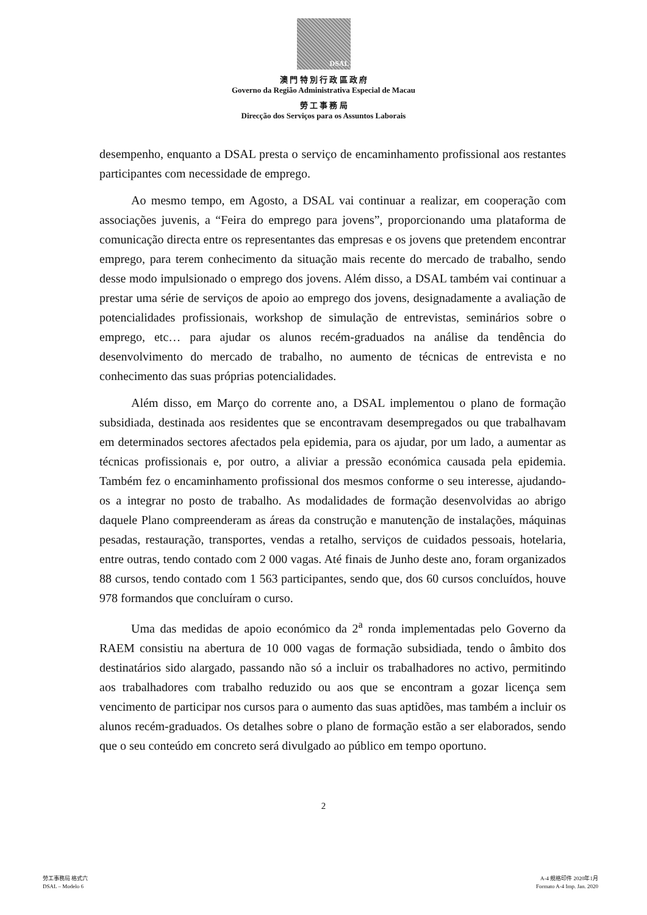DSAL
澳 門 特 別 行 政 區 政 府
Governo da Região Administrativa Especial de Macau
勞 工 事 務 局
Direcção dos Serviços para os Assuntos Laborais
desempenho, enquanto a DSAL presta o serviço de encaminhamento profissional aos restantes participantes com necessidade de emprego.
Ao mesmo tempo, em Agosto, a DSAL vai continuar a realizar, em cooperação com associações juvenis, a “Feira do emprego para jovens”, proporcionando uma plataforma de comunicação directa entre os representantes das empresas e os jovens que pretendem encontrar emprego, para terem conhecimento da situação mais recente do mercado de trabalho, sendo desse modo impulsionado o emprego dos jovens. Além disso, a DSAL também vai continuar a prestar uma série de serviços de apoio ao emprego dos jovens, designadamente a avaliação de potencialidades profissionais, workshop de simulação de entrevistas, seminários sobre o emprego, etc… para ajudar os alunos recém-graduados na análise da tendência do desenvolvimento do mercado de trabalho, no aumento de técnicas de entrevista e no conhecimento das suas próprias potencialidades.
Além disso, em Março do corrente ano, a DSAL implementou o plano de formação subsidiada, destinada aos residentes que se encontravam desempregados ou que trabalhavam em determinados sectores afectados pela epidemia, para os ajudar, por um lado, a aumentar as técnicas profissionais e, por outro, a aliviar a pressão económica causada pela epidemia. Também fez o encaminhamento profissional dos mesmos conforme o seu interesse, ajudando-os a integrar no posto de trabalho. As modalidades de formação desenvolvidas ao abrigo daquele Plano compreenderam as áreas da construção e manutenção de instalações, máquinas pesadas, restauração, transportes, vendas a retalho, serviços de cuidados pessoais, hotelaria, entre outras, tendo contado com 2 000 vagas. Até finais de Junho deste ano, foram organizados 88 cursos, tendo contado com 1 563 participantes, sendo que, dos 60 cursos concluídos, houve 978 formandos que concluíram o curso.
Uma das medidas de apoio económico da 2<sup>a</sup> ronda implementadas pelo Governo da RAEM consistiu na abertura de 10 000 vagas de formação subsidiada, tendo o âmbito dos destinatários sido alargado, passando não só a incluir os trabalhadores no activo, permitindo aos trabalhadores com trabalho reduzido ou aos que se encontram a gozar licença sem vencimento de participar nos cursos para o aumento das suas aptidões, mas também a incluir os alunos recém-graduados. Os detalhes sobre o plano de formação estão a ser elaborados, sendo que o seu conteúdo em concreto será divulgado ao público em tempo oportuno.
2
勞工事務局 格式六
DSAL – Modelo 6
A-4 規格印件 2020年1月
Formato A-4 Imp. Jan. 2020